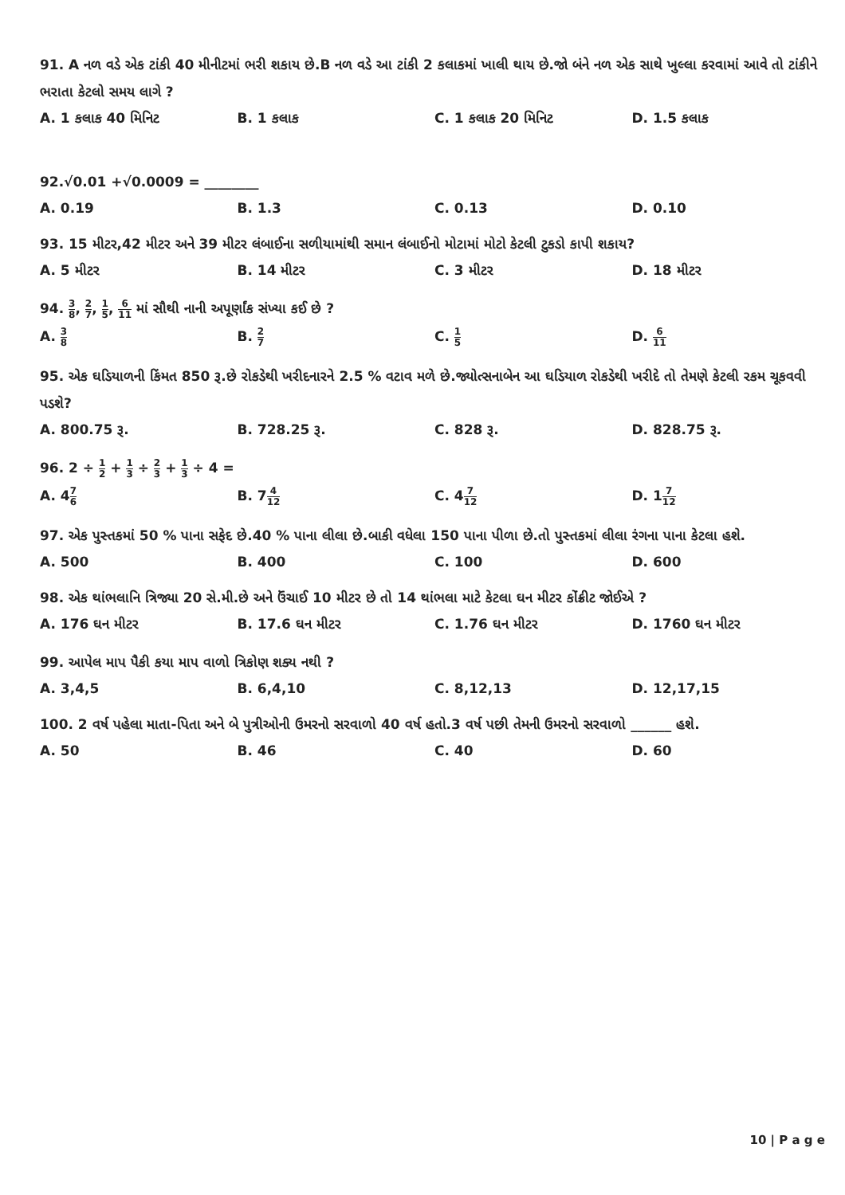91. A નળ વડે એક ટાંકી 40 મીનીટમાં ભરી શકાય છે.B નળ વડે આ ટાંકી 2 કલાકમાં ખાલી થાય છે.જો બંને નળ એક સાથે ખુલ્લા કરવામાં આવે તો ટાંકીને ભરાતા કેટલો સમય લાગે ?
A. 1 કલાક 40 મિનિટ B. 1 કલાક C. 1 કલાક 20 મિનિટ D. 1.5 કલાક
92.√0.01 +√0.0009 = ________
A. 0.19 B. 1.3 C. 0.13 D. 0.10
93. 15 મીટર,42 મીટર અને 39 મીટર લંબાઈના સળીયામાંથી સમાન લંબાઈનો મોટામાં મોટો કેટલી ટુકડો કાપી શકાય?
A. 5 મીટર B. 14 મીટર C. 3 મીટર D. 18 મીટર
94. 3 8, 2 7, 1 5, 6 11 માં સૌથી નાની અપૂર્ણાંક સંખ્યા કઈ છે ?
A. 3 8
B. 2 7
C. 1 5
D. 6 11
95. એક ઘડિયાળની કિંમત 850 રૂ.છે રોકડેથી ખરીદનારને 2.5 % વટાવ મળે છે.જ્યોત્સનાબેન આ ઘડિયાળ રોકડેથી ખરીદે તો તેમણે કેટલી રકમ ચૂકવવી પડશે?
A. 800.75 રૂ. B. 728.25 રૂ. C. 828 રૂ. D. 828.75 રૂ.
96. 2 ÷ 1 2 + 1 3 ÷ 2 3 + 1 3 ÷ 4 =
A. 47 6
B. 74 12
C. 47 12
D. 17 12
97. એક પુસ્તકમાં 50 % પાના સફેદ છે.40 % પાના લીલા છે.બાકી વધેલા 150 પાના પીળા છે.તો પુસ્તકમાં લીલા રંગના પાના કેટલા હશે.
A. 500 B. 400 C. 100 D. 600
98. એક થાંભલાનિ ત્રિજ્યા 20 સે.મી.છે અને ઉંચાઈ 10 મીટર છે તો 14 થાંભલા માટે કેટલા ઘન મીટર કોંક્રીટ જોઈએ ?
A. 176 ઘન મીટર B. 17.6 ઘન મીટર C. 1.76 ઘન મીટર D. 1760 ઘન મીટર
99. આપેલ માપ પૈકી કયા માપ વાળો ત્રિકોણ શક્ય નથી ?
A. 3,4,5 B. 6,4,10 C. 8,12,13 D. 12,17,15
100. 2 વર્ષ પહેલા માતા-પિતા અને બે પુત્રીઓની ઉમરનો સરવાળો 40 વર્ષ હતો.3 વર્ષ પછી તેમની ઉમરનો સરવાળો ______ હશે.
A. 50 B. 46 C. 40 D. 60
10 | P a g e